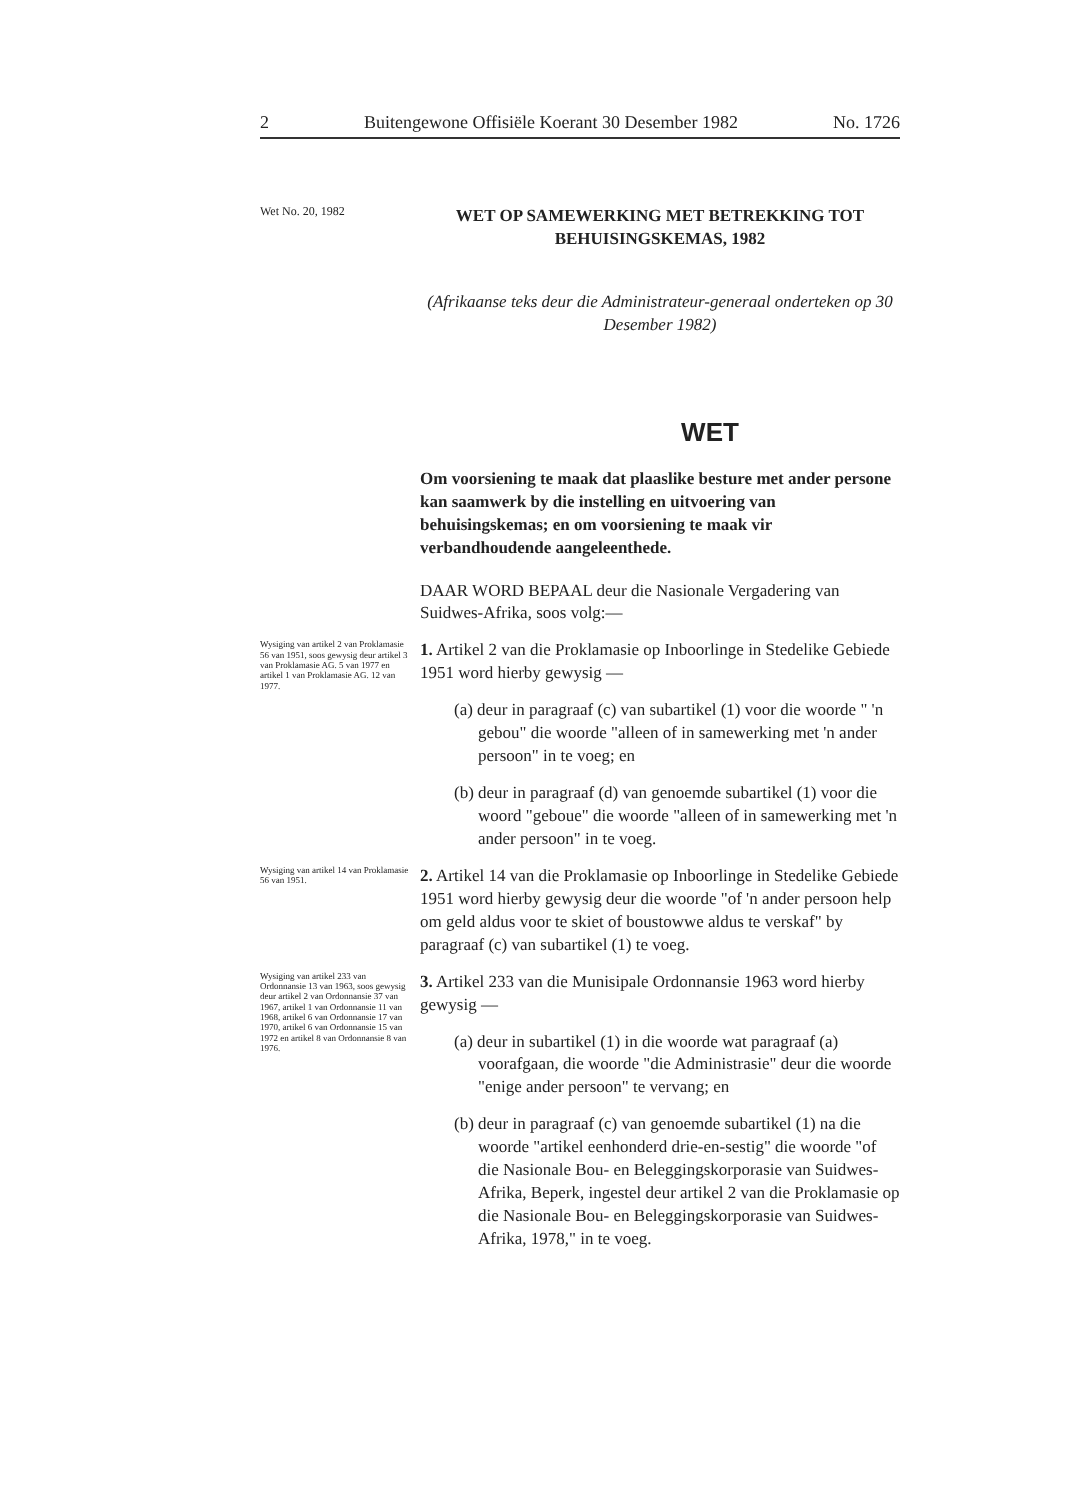2 Buitengewone Offisiële Koerant 30 Desember 1982 No. 1726
Wet No. 20, 1982
WET OP SAMEWERKING MET BETREKKING TOT BEHUISINGSKEMAS, 1982
(Afrikaanse teks deur die Administrateur-generaal onderteken op 30 Desember 1982)
WET
Om voorsiening te maak dat plaaslike besture met ander persone kan saamwerk by die instelling en uitvoering van behuisingskemas; en om voorsiening te maak vir verbandhoudende aangeleenthede.
DAAR WORD BEPAAL deur die Nasionale Vergadering van Suidwes-Afrika, soos volg:—
Wysiging van artikel 2 van Proklamasie 56 van 1951, soos gewysig deur artikel 3 van Proklamasie AG. 5 van 1977 en artikel 1 van Proklamasie AG. 12 van 1977.
1. Artikel 2 van die Proklamasie op Inboorlinge in Stedelike Gebiede 1951 word hierby gewysig —
(a) deur in paragraaf (c) van subartikel (1) voor die woorde " 'n gebou" die woorde "alleen of in samewerking met 'n ander persoon" in te voeg; en
(b) deur in paragraaf (d) van genoemde subartikel (1) voor die woord "geboue" die woorde "alleen of in samewerking met 'n ander persoon" in te voeg.
Wysiging van artikel 14 van Proklamasie 56 van 1951.
2. Artikel 14 van die Proklamasie op Inboorlinge in Stedelike Gebiede 1951 word hierby gewysig deur die woorde "of 'n ander persoon help om geld aldus voor te skiet of boustowwe aldus te verskaf" by paragraaf (c) van subartikel (1) te voeg.
Wysiging van artikel 233 van Ordonnansie 13 van 1963, soos gewysig deur artikel 2 van Ordonnansie 37 van 1967, artikel 1 van Ordonnansie 11 van 1968, artikel 6 van Ordonnansie 17 van 1970, artikel 6 van Ordonnansie 15 van 1972 en artikel 8 van Ordonnansie 8 van 1976.
3. Artikel 233 van die Munisipale Ordonnansie 1963 word hierby gewysig —
(a) deur in subartikel (1) in die woorde wat paragraaf (a) voorafgaan, die woorde "die Administrasie" deur die woorde "enige ander persoon" te vervang; en
(b) deur in paragraaf (c) van genoemde subartikel (1) na die woorde "artikel eenhonderd drie-en-sestig" die woorde "of die Nasionale Bou- en Beleggingskorporasie van Suidwes-Afrika, Beperk, ingestel deur artikel 2 van die Proklamasie op die Nasionale Bou- en Beleggingskorporasie van Suidwes-Afrika, 1978," in te voeg.